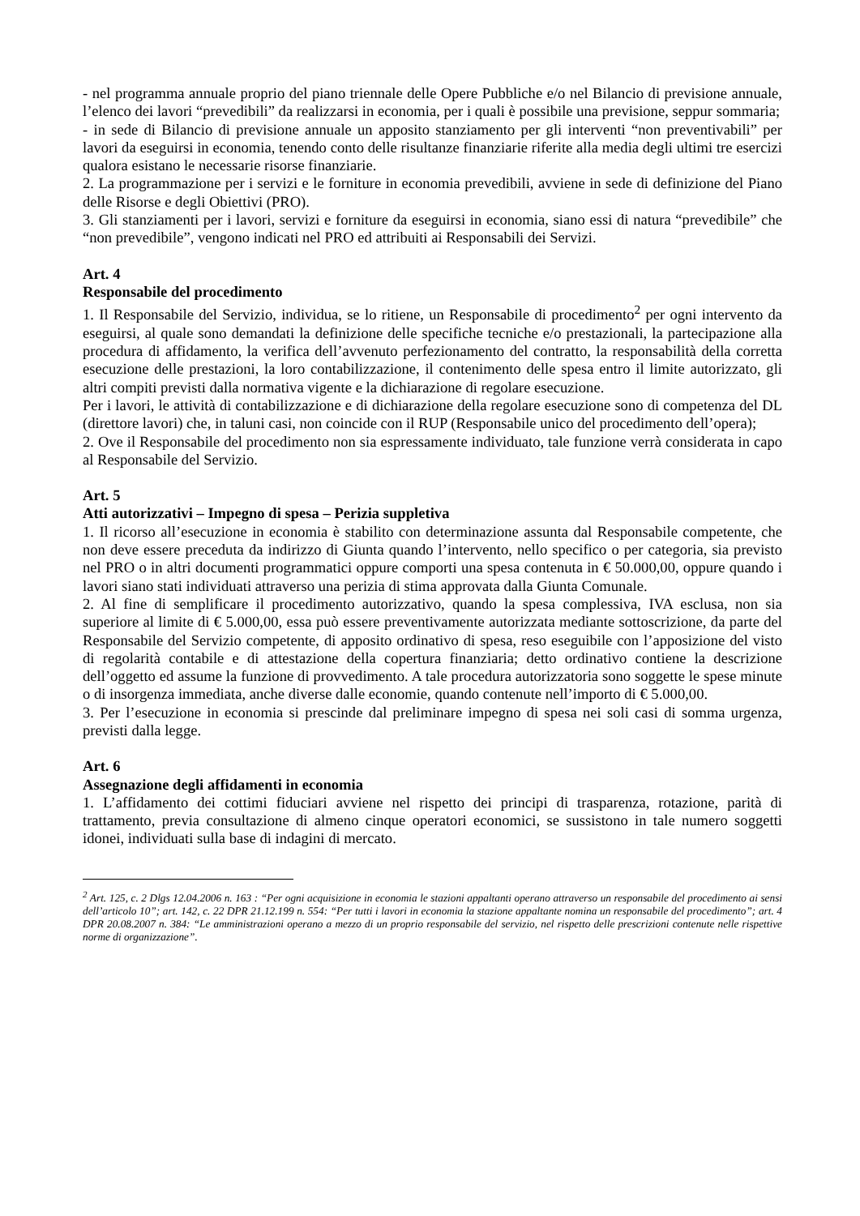- nel programma annuale proprio del piano triennale delle Opere Pubbliche e/o nel Bilancio di previsione annuale, l’elenco dei lavori “prevedibili” da realizzarsi in economia, per i quali è possibile una previsione, seppur sommaria;
- in sede di Bilancio di previsione annuale un apposito stanziamento per gli interventi “non preventivabili” per lavori da eseguirsi in economia, tenendo conto delle risultanze finanziarie riferite alla media degli ultimi tre esercizi qualora esistano le necessarie risorse finanziarie.
2. La programmazione per i servizi e le forniture in economia prevedibili, avviene in sede di definizione del Piano delle Risorse e degli Obiettivi (PRO).
3. Gli stanziamenti per i lavori, servizi e forniture da eseguirsi in economia, siano essi di natura “prevedibile” che “non prevedibile”, vengono indicati nel PRO ed attribuiti ai Responsabili dei Servizi.
Art. 4
Responsabile del procedimento
1. Il Responsabile del Servizio, individua, se lo ritiene, un Responsabile di procedimento<sup>2</sup> per ogni intervento da eseguirsi, al quale sono demandati la definizione delle specifiche tecniche e/o prestazionali, la partecipazione alla procedura di affidamento, la verifica dell’avvenuto perfezionamento del contratto, la responsabilità della corretta esecuzione delle prestazioni, la loro contabilizzazione, il contenimento delle spesa entro il limite autorizzato, gli altri compiti previsti dalla normativa vigente e la dichiarazione di regolare esecuzione.
Per i lavori, le attività di contabilizzazione e di dichiarazione della regolare esecuzione sono di competenza del DL (direttore lavori) che, in taluni casi, non coincide con il RUP (Responsabile unico del procedimento dell’opera);
2. Ove il Responsabile del procedimento non sia espressamente individuato, tale funzione verrà considerata in capo al Responsabile del Servizio.
Art. 5
Atti autorizzativi – Impegno di spesa – Perizia suppletiva
1. Il ricorso all’esecuzione in economia è stabilito con determinazione assunta dal Responsabile competente, che non deve essere preceduta da indirizzo di Giunta quando l’intervento, nello specifico o per categoria, sia previsto nel PRO o in altri documenti programmatici oppure comporti una spesa contenuta in € 50.000,00, oppure quando i lavori siano stati individuati attraverso una perizia di stima approvata dalla Giunta Comunale.
2. Al fine di semplificare il procedimento autorizzativo, quando la spesa complessiva, IVA esclusa, non sia superiore al limite di € 5.000,00, essa può essere preventivamente autorizzata mediante sottoscrizione, da parte del Responsabile del Servizio competente, di apposito ordinativo di spesa, reso eseguibile con l’apposizione del visto di regolarità contabile e di attestazione della copertura finanziaria; detto ordinativo contiene la descrizione dell’oggetto ed assume la funzione di provvedimento. A tale procedura autorizzatoria sono soggette le spese minute o di insorgenza immediata, anche diverse dalle economie, quando contenute nell’importo di € 5.000,00.
3. Per l’esecuzione in economia si prescinde dal preliminare impegno di spesa nei soli casi di somma urgenza, previsti dalla legge.
Art. 6
Assegnazione degli affidamenti in economia
1. L’affidamento dei cottimi fiduciari avviene nel rispetto dei principi di trasparenza, rotazione, parità di trattamento, previa consultazione di almeno cinque operatori economici, se sussistono in tale numero soggetti idonei, individuati sulla base di indagini di mercato.
<sup>2</sup> Art. 125, c. 2 Dlgs 12.04.2006 n. 163 : “Per ogni acquisizione in economia le stazioni appaltanti operano attraverso un responsabile del procedimento ai sensi dell’articolo 10”; art. 142, c. 22 DPR 21.12.199 n. 554: “Per tutti i lavori in economia la stazione appaltante nomina un responsabile del procedimento”; art. 4 DPR 20.08.2007 n. 384: “Le amministrazioni operano a mezzo di un proprio responsabile del servizio, nel rispetto delle prescrizioni contenute nelle rispettive norme di organizzazione”.